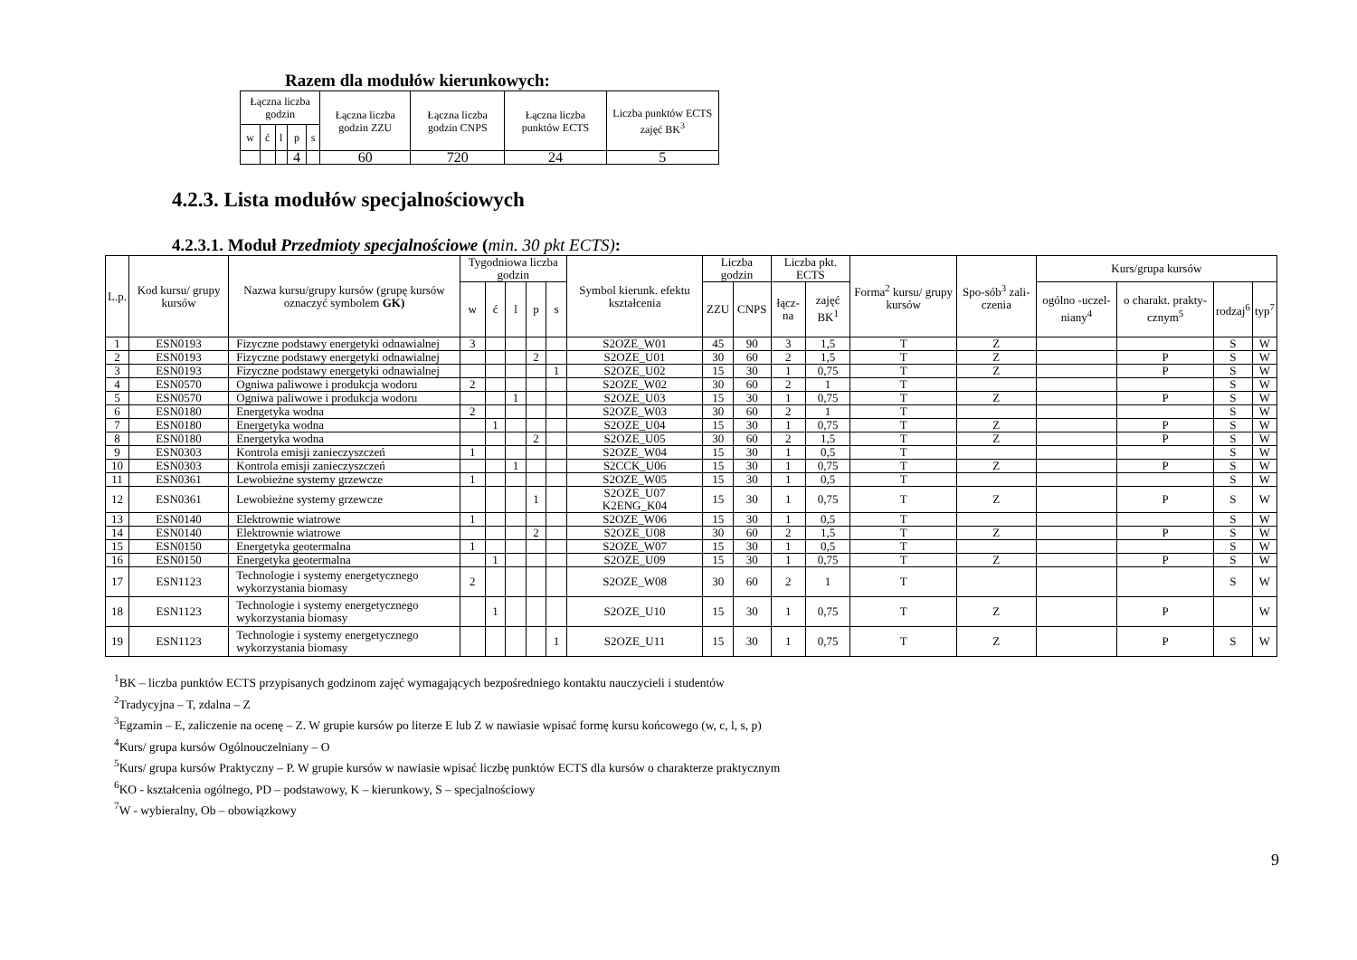Razem dla modułów kierunkowych:
| Łączna liczba godzin | | | | | Łączna liczba godzin ZZU | Łączna liczba godzin CNPS | Łączna liczba punktów ECTS | Liczba punktów ECTS zajęć BK<sup>3</sup> |
| --- | --- | --- | --- | --- | --- | --- | --- | --- |
| w | ć | l | p | s | | | | |
| | | | 4 | | 60 | 720 | 24 | 5 |
4.2.3. Lista modułów specjalnościowych
4.2.3.1. Moduł Przedmioty specjalnościowe (min. 30 pkt ECTS):
| L.p. | Kod kursu/ grupy kursów | Nazwa kursu/grupy kursów (grupę kursów oznaczyć symbolem GK) | Tygodniowa liczba godzin | | | | | Symbol kierunk. efektu kształcenia | Liczba godzin | | Liczba pkt. ECTS | | Forma<sup>2</sup> kursu/ grupy kursów | Spo-sób<sup>3</sup> zali-czenia | Kurs/grupa kursów | | | |
| --- | --- | --- | --- | --- | --- | --- | --- | --- | --- | --- | --- | --- | --- | --- | --- | --- | --- | --- |
| | | | w | ć | l | p | s | | ZZU | CNPS | łącz-na | zajęć BK<sup>1</sup> | | | ogólno -uczel-niany<sup>4</sup> | o charakt. prakty-cznym<sup>5</sup> | rodzaj<sup>6</sup> | typ<sup>7</sup> |
| 1 | ESN0193 | Fizyczne podstawy energetyki odnawialnej | 3 | | | | | S2OZE_W01 | 45 | 90 | 3 | 1,5 | T | Z | | | S | W |
| 2 | ESN0193 | Fizyczne podstawy energetyki odnawialnej | | | | 2 | | S2OZE_U01 | 30 | 60 | 2 | 1,5 | T | Z | | P | S | W |
| 3 | ESN0193 | Fizyczne podstawy energetyki odnawialnej | | | | | 1 | S2OZE_U02 | 15 | 30 | 1 | 0,75 | T | Z | | P | S | W |
| 4 | ESN0570 | Ogniwa paliwowe i produkcja wodoru | 2 | | | | | S2OZE_W02 | 30 | 60 | 2 | 1 | T | | | | S | W |
| 5 | ESN0570 | Ogniwa paliwowe i produkcja wodoru | | | 1 | | | S2OZE_U03 | 15 | 30 | 1 | 0,75 | T | Z | | P | S | W |
| 6 | ESN0180 | Energetyka wodna | 2 | | | | | S2OZE_W03 | 30 | 60 | 2 | 1 | T | | | | S | W |
| 7 | ESN0180 | Energetyka wodna | | 1 | | | | S2OZE_U04 | 15 | 30 | 1 | 0,75 | T | Z | | P | S | W |
| 8 | ESN0180 | Energetyka wodna | | | | 2 | | S2OZE_U05 | 30 | 60 | 2 | 1,5 | T | Z | | P | S | W |
| 9 | ESN0303 | Kontrola emisji zanieczyszczeń | 1 | | | | | S2OZE_W04 | 15 | 30 | 1 | 0,5 | T | | | | S | W |
| 10 | ESN0303 | Kontrola emisji zanieczyszczeń | | | 1 | | | S2CCK_U06 | 15 | 30 | 1 | 0,75 | T | Z | | P | S | W |
| 11 | ESN0361 | Lewobieżne systemy grzewcze | 1 | | | | | S2OZE_W05 | 15 | 30 | 1 | 0,5 | T | | | | S | W |
| 12 | ESN0361 | Lewobieżne systemy grzewcze | | | | 1 | | S2OZE_U07 K2ENG_K04 | 15 | 30 | 1 | 0,75 | T | Z | | P | S | W |
| 13 | ESN0140 | Elektrownie wiatrowe | 1 | | | | | S2OZE_W06 | 15 | 30 | 1 | 0,5 | T | | | | S | W |
| 14 | ESN0140 | Elektrownie wiatrowe | | | | 2 | | S2OZE_U08 | 30 | 60 | 2 | 1,5 | T | Z | | P | S | W |
| 15 | ESN0150 | Energetyka geotermalna | 1 | | | | | S2OZE_W07 | 15 | 30 | 1 | 0,5 | T | | | | S | W |
| 16 | ESN0150 | Energetyka geotermalna | | 1 | | | | S2OZE_U09 | 15 | 30 | 1 | 0,75 | T | Z | | P | S | W |
| 17 | ESN1123 | Technologie i systemy energetycznego wykorzystania biomasy | 2 | | | | | S2OZE_W08 | 30 | 60 | 2 | 1 | T | | | | S | W |
| 18 | ESN1123 | Technologie i systemy energetycznego wykorzystania biomasy | | 1 | | | | S2OZE_U10 | 15 | 30 | 1 | 0,75 | T | Z | | P | | W |
| 19 | ESN1123 | Technologie i systemy energetycznego wykorzystania biomasy | | | | | 1 | S2OZE_U11 | 15 | 30 | 1 | 0,75 | T | Z | | P | S | W |
<sup>1</sup> BK – liczba punktów ECTS przypisanych godzinom zajęć wymagających bezpośredniego kontaktu nauczycieli i studentów
<sup>2</sup> Tradycyjna – T, zdalna – Z
<sup>3</sup> Egzamin – E, zaliczenie na ocenę – Z. W grupie kursów po literze E lub Z w nawiasie wpisać formę kursu końcowego (w, c, l, s, p)
<sup>4</sup> Kurs/ grupa kursów Ogólnouczelniany – O
<sup>5</sup> Kurs/ grupa kursów Praktyczny – P. W grupie kursów w nawiasie wpisać liczbę punktów ECTS dla kursów o charakterze praktycznym
<sup>6</sup> KO - kształcenia ogólnego, PD – podstawowy, K – kierunkowy, S – specjalnościowy
<sup>7</sup> W - wybieralny, Ob – obowiązkowy
9